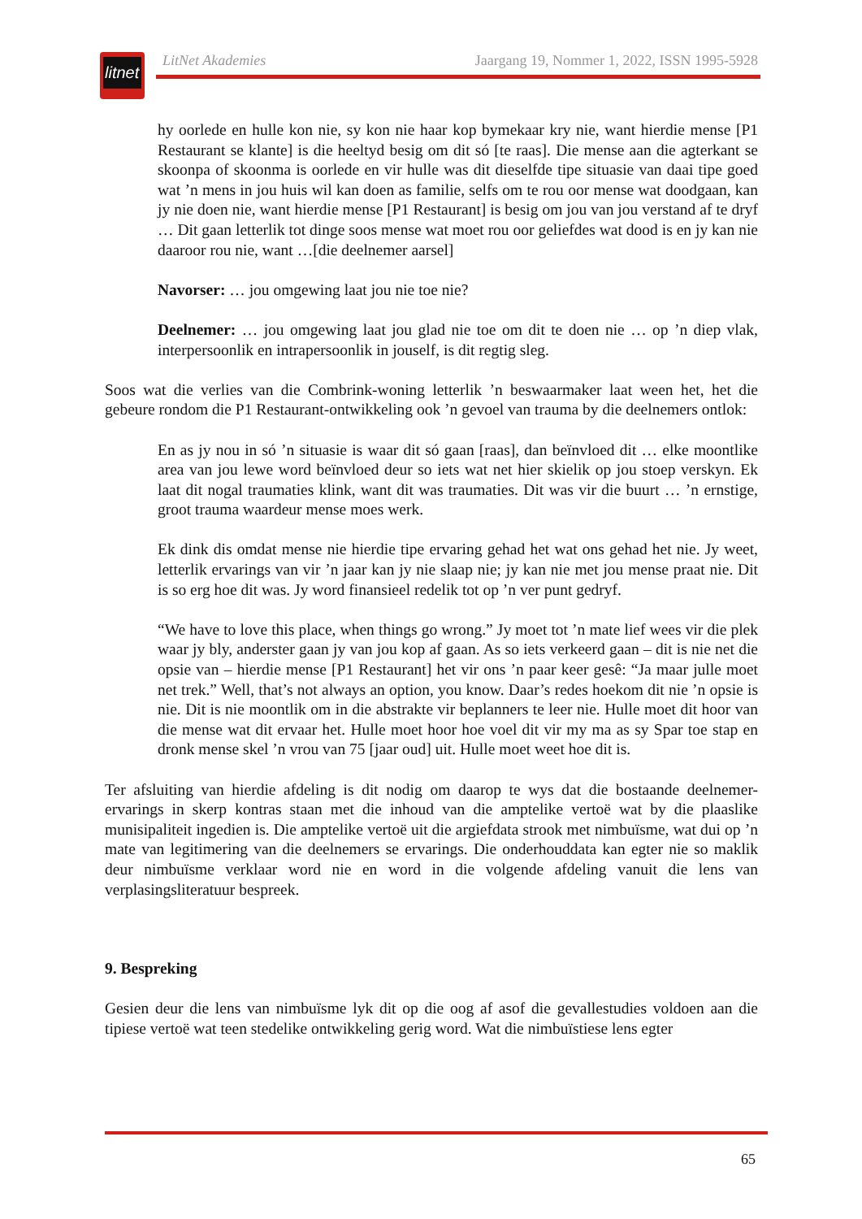litnet
LitNet Akademies Jaargang 19, Nommer 1, 2022, ISSN 1995-5928
hy oorlede en hulle kon nie, sy kon nie haar kop bymekaar kry nie, want hierdie mense [P1 Restaurant se klante] is die heeltyd besig om dit só [te raas]. Die mense aan die agterkant se skoonpa of skoonma is oorlede en vir hulle was dit dieselfde tipe situasie van daai tipe goed wat ’n mens in jou huis wil kan doen as familie, selfs om te rou oor mense wat doodgaan, kan jy nie doen nie, want hierdie mense [P1 Restaurant] is besig om jou van jou verstand af te dryf … Dit gaan letterlik tot dinge soos mense wat moet rou oor geliefdes wat dood is en jy kan nie daaroor rou nie, want …[die deelnemer aarsel]
Navorser: … jou omgewing laat jou nie toe nie?
Deelnemer: … jou omgewing laat jou glad nie toe om dit te doen nie … op ’n diep vlak, interpersoonlik en intrapersoonlik in jouself, is dit regtig sleg.
Soos wat die verlies van die Combrink-woning letterlik ’n beswaarmaker laat ween het, het die gebeure rondom die P1 Restaurant-ontwikkeling ook ’n gevoel van trauma by die deelnemers ontlok:
En as jy nou in só ’n situasie is waar dit só gaan [raas], dan beïnvloed dit … elke moontlike area van jou lewe word beïnvloed deur so iets wat net hier skielik op jou stoep verskyn. Ek laat dit nogal traumaties klink, want dit was traumaties. Dit was vir die buurt … ’n ernstige, groot trauma waardeur mense moes werk.
Ek dink dis omdat mense nie hierdie tipe ervaring gehad het wat ons gehad het nie. Jy weet, letterlik ervarings van vir ’n jaar kan jy nie slaap nie; jy kan nie met jou mense praat nie. Dit is so erg hoe dit was. Jy word finansieel redelik tot op ’n ver punt gedryf.
“We have to love this place, when things go wrong.” Jy moet tot ’n mate lief wees vir die plek waar jy bly, anderster gaan jy van jou kop af gaan. As so iets verkeerd gaan – dit is nie net die opsie van – hierdie mense [P1 Restaurant] het vir ons ’n paar keer gesê: “Ja maar julle moet net trek.” Well, that’s not always an option, you know. Daar’s redes hoekom dit nie ’n opsie is nie. Dit is nie moontlik om in die abstrakte vir beplanners te leer nie. Hulle moet dit hoor van die mense wat dit ervaar het. Hulle moet hoor hoe voel dit vir my ma as sy Spar toe stap en dronk mense skel ’n vrou van 75 [jaar oud] uit. Hulle moet weet hoe dit is.
Ter afsluiting van hierdie afdeling is dit nodig om daarop te wys dat die bostaande deelnemer-ervarings in skerp kontras staan met die inhoud van die amptelike vertoë wat by die plaaslike munisipaliteit ingedien is. Die amptelike vertoë uit die argiefdata strook met nimbuïsme, wat dui op ’n mate van legitimering van die deelnemers se ervarings. Die onderhouddata kan egter nie so maklik deur nimbuïsme verklaar word nie en word in die volgende afdeling vanuit die lens van verplasingsliteratuur bespreek.
9. Bespreking
Gesien deur die lens van nimbuïsme lyk dit op die oog af asof die gevallestudies voldoen aan die tipiese vertoë wat teen stedelike ontwikkeling gerig word. Wat die nimbuïstiese lens egter
65